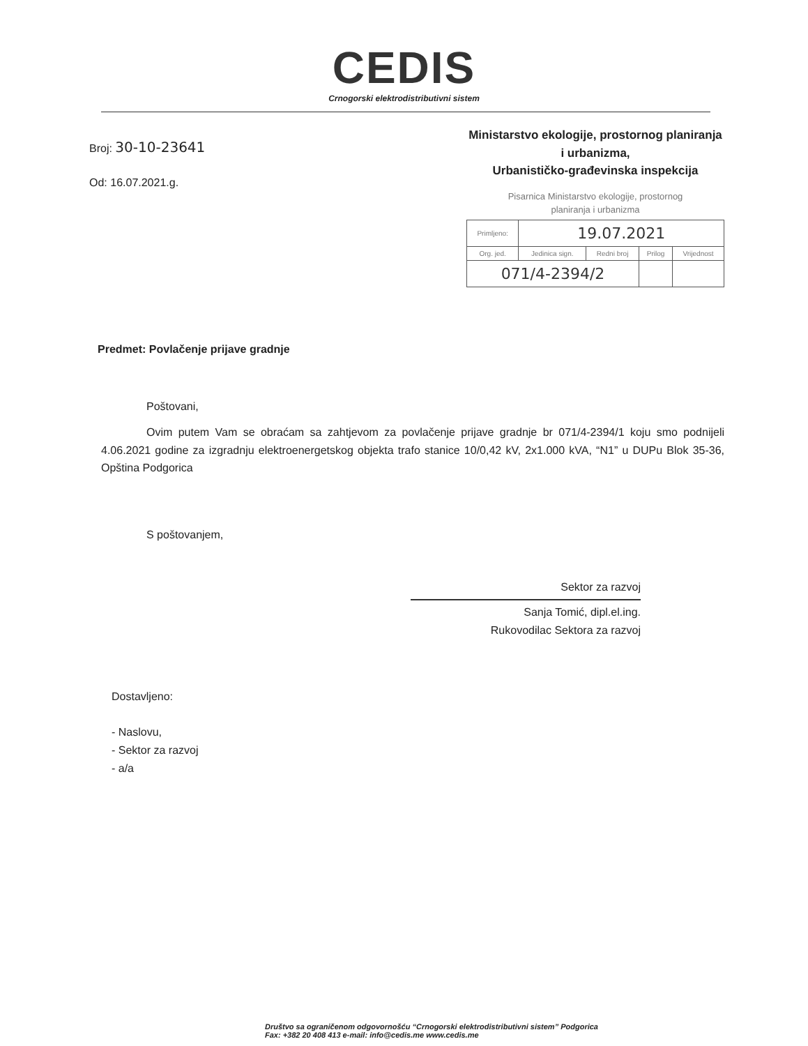CEDIS
Crnogorski elektrodistributivni sistem
Broj: 30-10-23641
Od: 16.07.2021.g.
Ministarstvo ekologije, prostornog planiranja
i urbanizma,
Urbanističko-građevinska inspekcija
Pisarnica Ministarstvo ekologije, prostornog
planiranja i urbanizma
| Primljeno: | 19.07.2021 | | | |
| Org. jed. | Jedinica sign. | Redni broj | Prilog | Vrijednost |
| 071/4-2394/2 | | | | |
Predmet: Povlačenje prijave gradnje
Poštovani,
Ovim putem Vam se obraćam sa zahtjevom za povlačenje prijave gradnje br 071/4-2394/1 koju smo podnijeli 4.06.2021 godine za izgradnju elektroenergetskog objekta trafo stanice 10/0,42 kV, 2x1.000 kVA, “N1” u DUPu Blok 35-36, Opština Podgorica
S poštovanjem,
Sektor za razvoj
Sanja Tomić, dipl.el.ing.
Rukovodilac Sektora za razvoj
Dostavljeno:
- Naslovu,
- Sektor za razvoj
- a/a
Društvo sa ograničenom odgovornošću “Crnogorski elektrodistributivni sistem” Podgorica
Fax: +382 20 408 413 e-mail: info@cedis.me www.cedis.me